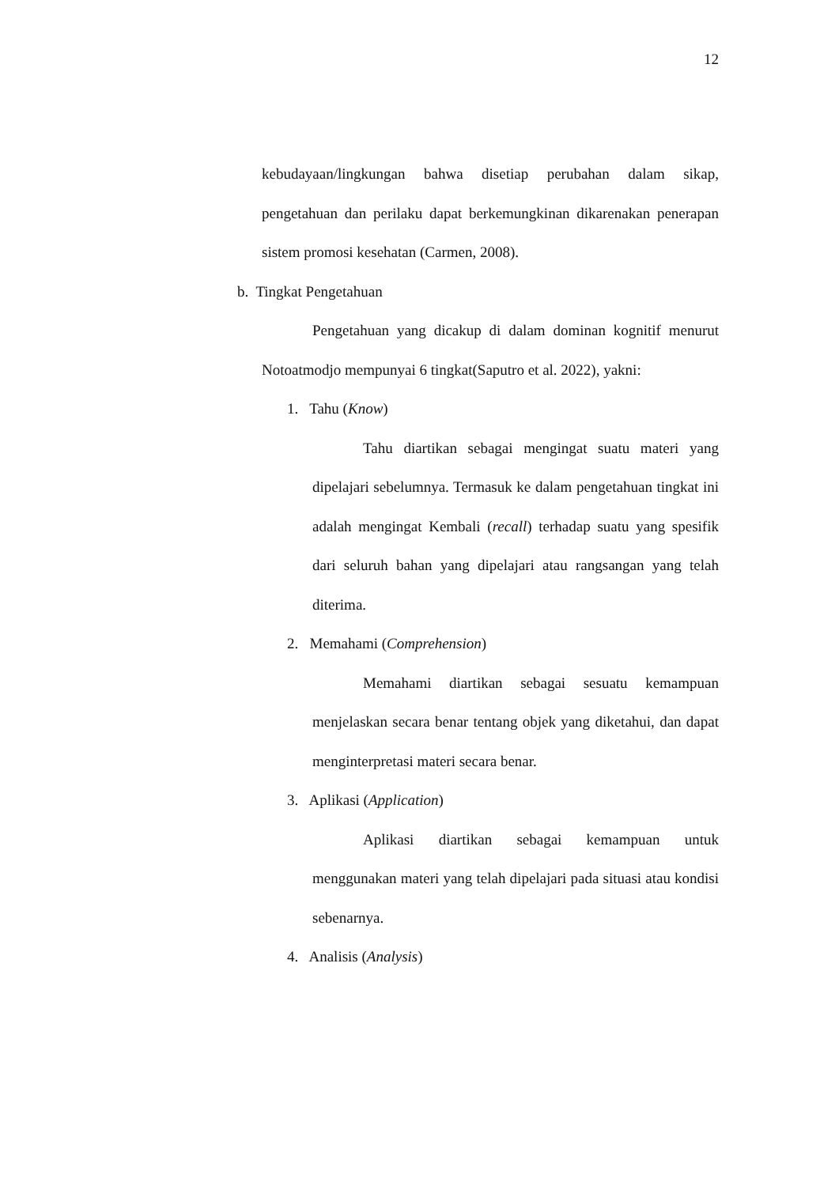12
kebudayaan/lingkungan bahwa disetiap perubahan dalam sikap, pengetahuan dan perilaku dapat berkemungkinan dikarenakan penerapan sistem promosi kesehatan (Carmen, 2008).
b. Tingkat Pengetahuan
Pengetahuan yang dicakup di dalam dominan kognitif menurut Notoatmodjo mempunyai 6 tingkat(Saputro et al. 2022), yakni:
1. Tahu (Know)
Tahu diartikan sebagai mengingat suatu materi yang dipelajari sebelumnya. Termasuk ke dalam pengetahuan tingkat ini adalah mengingat Kembali (recall) terhadap suatu yang spesifik dari seluruh bahan yang dipelajari atau rangsangan yang telah diterima.
2. Memahami (Comprehension)
Memahami diartikan sebagai sesuatu kemampuan menjelaskan secara benar tentang objek yang diketahui, dan dapat menginterpretasi materi secara benar.
3. Aplikasi (Application)
Aplikasi diartikan sebagai kemampuan untuk menggunakan materi yang telah dipelajari pada situasi atau kondisi sebenarnya.
4. Analisis (Analysis)